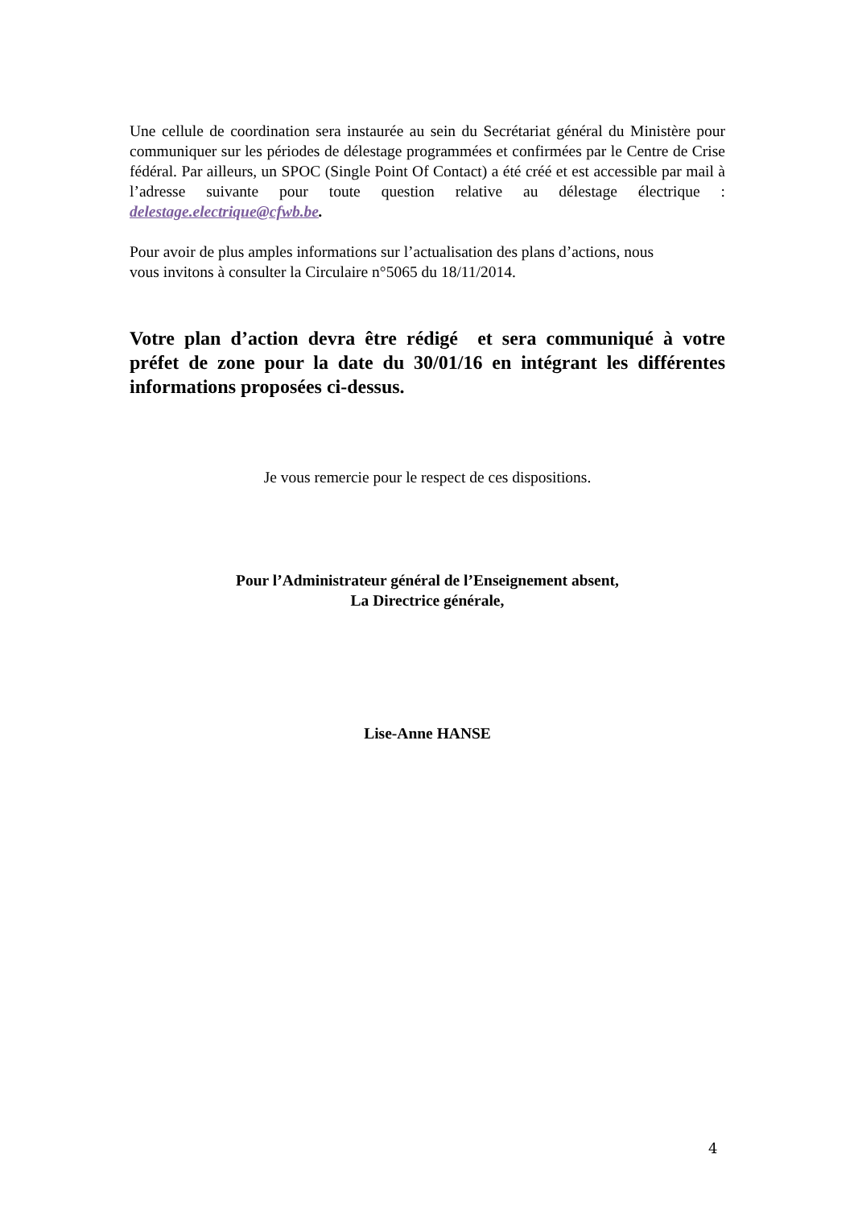Une cellule de coordination sera instaurée au sein du Secrétariat général du Ministère pour communiquer sur les périodes de délestage programmées et confirmées par le Centre de Crise fédéral. Par ailleurs, un SPOC (Single Point Of Contact) a été créé et est accessible par mail à l’adresse suivante pour toute question relative au délestage électrique : delestage.electrique@cfwb.be.
Pour avoir de plus amples informations sur l’actualisation des plans d’actions, nous
vous invitons à consulter la Circulaire n°5065 du 18/11/2014.
Votre plan d’action devra être rédigé et sera communiqué à votre préfet de zone pour la date du 30/01/16 en intégrant les différentes informations proposées ci-dessus.
Je vous remercie pour le respect de ces dispositions.
Pour l’Administrateur général de l’Enseignement absent,
La Directrice générale,
Lise-Anne HANSE
4